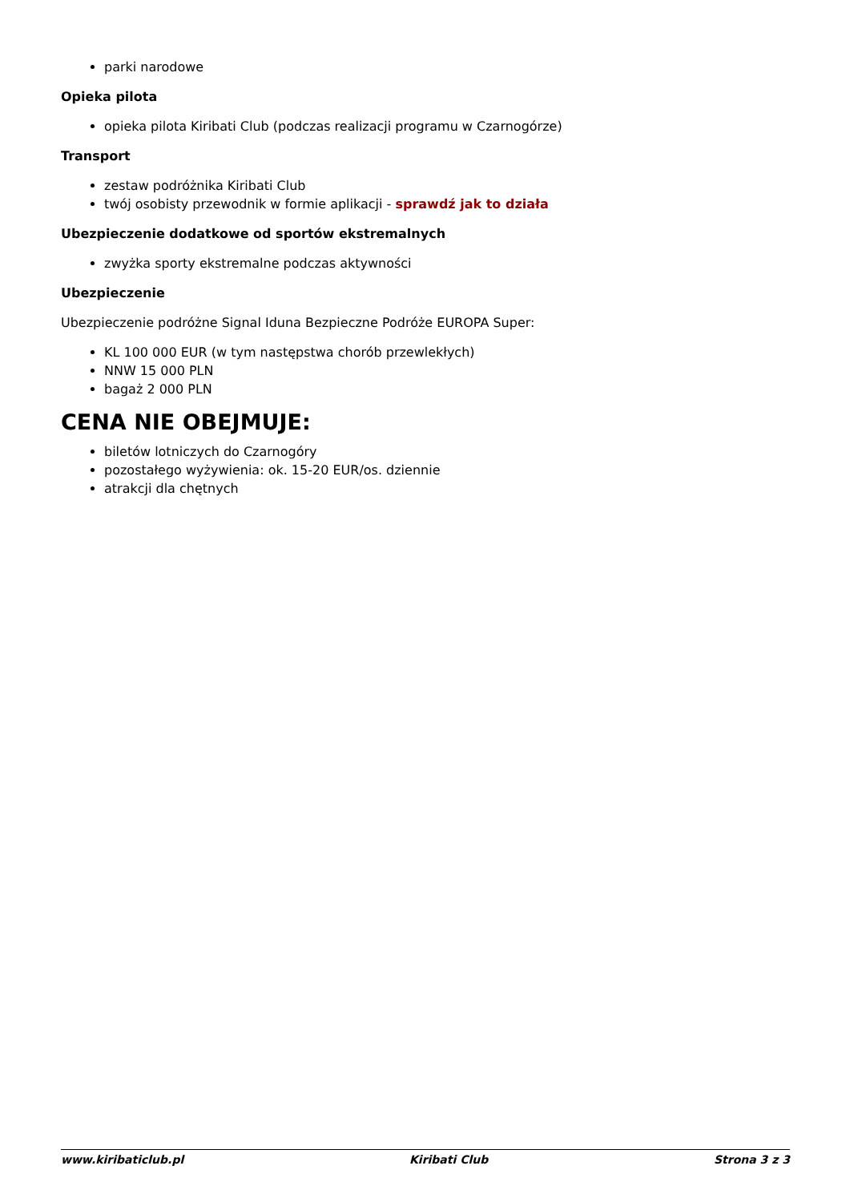parki narodowe
Opieka pilota
opieka pilota Kiribati Club (podczas realizacji programu w Czarnogórze)
Transport
zestaw podróżnika Kiribati Club
twój osobisty przewodnik w formie aplikacji - sprawdź jak to działa
Ubezpieczenie dodatkowe od sportów ekstremalnych
zwyżka sporty ekstremalne podczas aktywności
Ubezpieczenie
Ubezpieczenie podróżne Signal Iduna Bezpieczne Podróże EUROPA Super:
KL 100 000 EUR (w tym następstwa chorób przewlekłych)
NNW 15 000 PLN
bagaż 2 000 PLN
CENA NIE OBEJMUJE:
biletów lotniczych do Czarnogóry
pozostałego wyżywienia: ok. 15-20 EUR/os. dziennie
atrakcji dla chętnych
www.kiribaticlub.pl Kiribati Club Strona 3 z 3